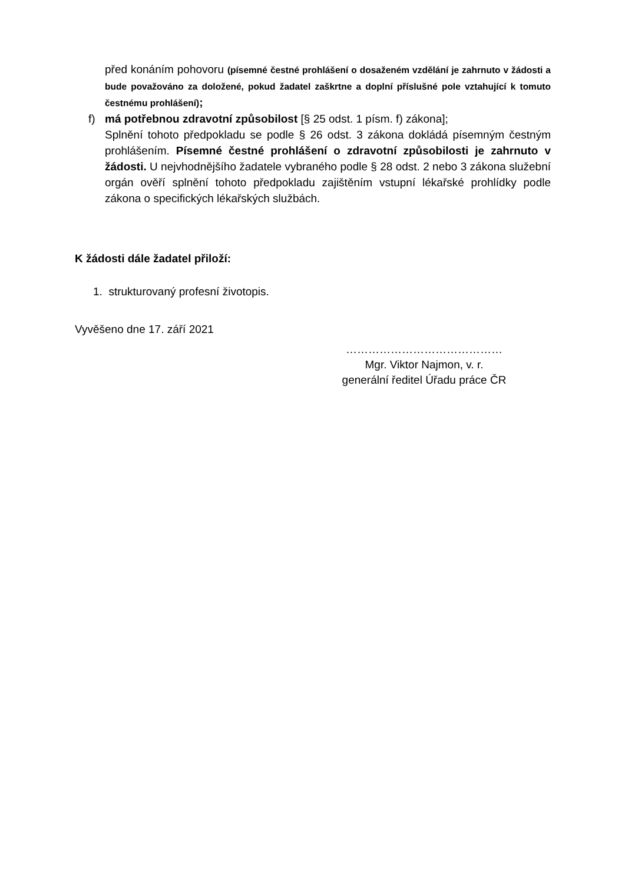před konáním pohovoru (písemné čestné prohlášení o dosaženém vzdělání je zahrnuto v žádosti a bude považováno za doložené, pokud žadatel zaškrtne a doplní příslušné pole vztahující k tomuto čestnému prohlášení);
f) má potřebnou zdravotní způsobilost [§ 25 odst. 1 písm. f) zákona];
Splnění tohoto předpokladu se podle § 26 odst. 3 zákona dokládá písemným čestným prohlášením. Písemné čestné prohlášení o zdravotní způsobilosti je zahrnuto v žádosti. U nejvhodnějšího žadatele vybraného podle § 28 odst. 2 nebo 3 zákona služební orgán ověří splnění tohoto předpokladu zajištěním vstupní lékařské prohlídky podle zákona o specifických lékařských službách.
K žádosti dále žadatel přiloží:
1. strukturovaný profesní životopis.
Vyvěšeno dne 17. září 2021
……………………………………
Mgr. Viktor Najmon, v. r.
generální ředitel Úřadu práce ČR